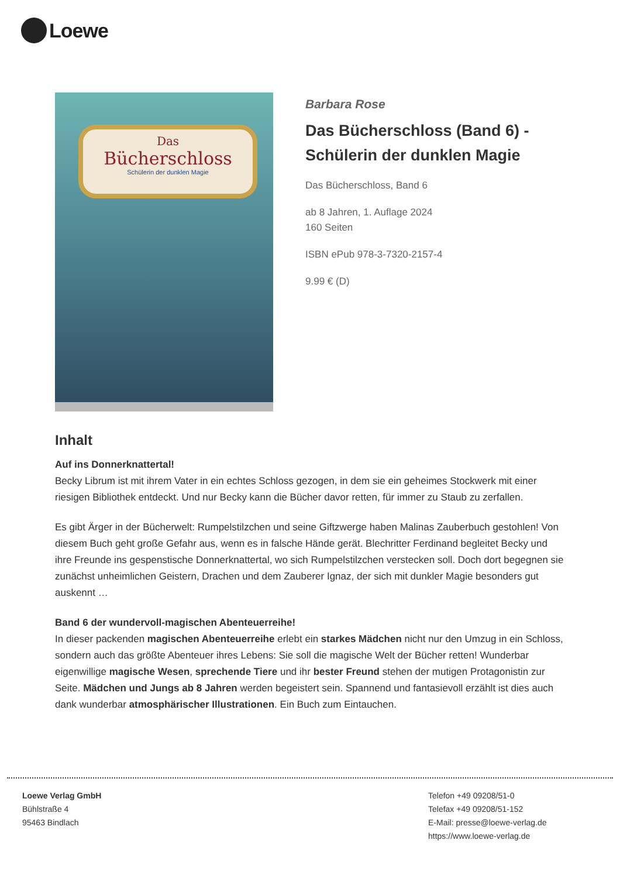Loewe
Das
Bücherschloss
Schülerin der dunklen Magie
Barbara Rose
Das Bücherschloss (Band 6) - Schülerin der dunklen Magie
Das Bücherschloss, Band 6
ab 8 Jahren, 1. Auflage 2024
160 Seiten
ISBN ePub 978-3-7320-2157-4
9.99 € (D)
Inhalt
Auf ins Donnerknattertal!
Becky Librum ist mit ihrem Vater in ein echtes Schloss gezogen, in dem sie ein geheimes Stockwerk mit einer riesigen Bibliothek entdeckt. Und nur Becky kann die Bücher davor retten, für immer zu Staub zu zerfallen.
Es gibt Ärger in der Bücherwelt: Rumpelstilzchen und seine Giftzwerge haben Malinas Zauberbuch gestohlen! Von diesem Buch geht große Gefahr aus, wenn es in falsche Hände gerät. Blechritter Ferdinand begleitet Becky und ihre Freunde ins gespenstische Donnerknattertal, wo sich Rumpelstilzchen verstecken soll. Doch dort begegnen sie zunächst unheimlichen Geistern, Drachen und dem Zauberer Ignaz, der sich mit dunkler Magie besonders gut auskennt …
Band 6 der wundervoll-magischen Abenteuerreihe!
In dieser packenden magischen Abenteuerreihe erlebt ein starkes Mädchen nicht nur den Umzug in ein Schloss, sondern auch das größte Abenteuer ihres Lebens: Sie soll die magische Welt der Bücher retten! Wunderbar eigenwillige magische Wesen, sprechende Tiere und ihr bester Freund stehen der mutigen Protagonistin zur Seite. Mädchen und Jungs ab 8 Jahren werden begeistert sein. Spannend und fantasievoll erzählt ist dies auch dank wunderbar atmosphärischer Illustrationen. Ein Buch zum Eintauchen.
Loewe Verlag GmbH
Bühlstraße 4
95463 Bindlach
Telefon +49 09208/51-0
Telefax +49 09208/51-152
E-Mail: presse@loewe-verlag.de
https://www.loewe-verlag.de